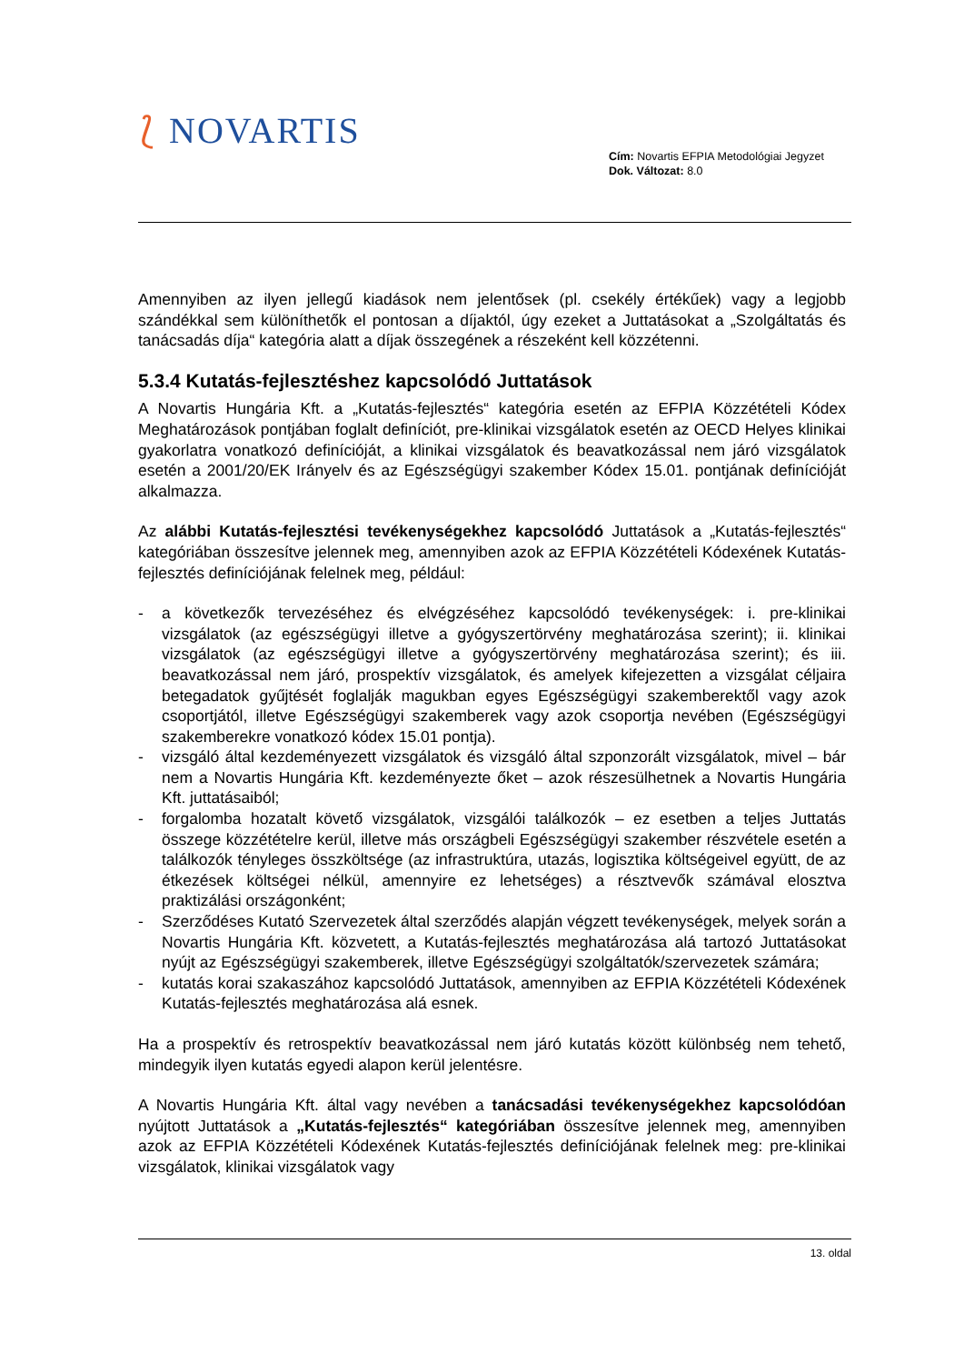⟅ NOVARTIS
Cím: Novartis EFPIA Metodológiai Jegyzet
Dok. Változat: 8.0
Amennyiben az ilyen jellegű kiadások nem jelentősek (pl. csekély értékűek) vagy a legjobb szándékkal sem különíthetők el pontosan a díjaktól, úgy ezeket a Juttatásokat a „Szolgáltatás és tanácsadás díja“ kategória alatt a díjak összegének a részeként kell közzétenni.
5.3.4 Kutatás-fejlesztéshez kapcsolódó Juttatások
A Novartis Hungária Kft. a „Kutatás-fejlesztés“ kategória esetén az EFPIA Közzétételi Kódex Meghatározások pontjában foglalt definíciót, pre-klinikai vizsgálatok esetén az OECD Helyes klinikai gyakorlatra vonatkozó definícióját, a klinikai vizsgálatok és beavatkozással nem járó vizsgálatok esetén a 2001/20/EK Irányelv és az Egészségügyi szakember Kódex 15.01. pontjának definícióját alkalmazza.
Az alábbi Kutatás-fejlesztési tevékenységekhez kapcsolódó Juttatások a „Kutatás-fejlesztés“ kategóriában összesítve jelennek meg, amennyiben azok az EFPIA Közzétételi Kódexének Kutatás-fejlesztés definíciójának felelnek meg, például:
- a következők tervezéséhez és elvégzéséhez kapcsolódó tevékenységek: i. pre-klinikai vizsgálatok (az egészségügyi illetve a gyógyszertörvény meghatározása szerint); ii. klinikai vizsgálatok (az egészségügyi illetve a gyógyszertörvény meghatározása szerint); és iii. beavatkozással nem járó, prospektív vizsgálatok, és amelyek kifejezetten a vizsgálat céljaira betegadatok gyűjtését foglalják magukban egyes Egészségügyi szakemberektől vagy azok csoportjától, illetve Egészségügyi szakemberek vagy azok csoportja nevében (Egészségügyi szakemberekre vonatkozó kódex 15.01 pontja).
- vizsgáló által kezdeményezett vizsgálatok és vizsgáló által szponzorált vizsgálatok, mivel – bár nem a Novartis Hungária Kft. kezdeményezte őket – azok részesülhetnek a Novartis Hungária Kft. juttatásaiból;
- forgalomba hozatalt követő vizsgálatok, vizsgálói találkozók – ez esetben a teljes Juttatás összege közzétételre kerül, illetve más országbeli Egészségügyi szakember részvétele esetén a találkozók tényleges összköltsége (az infrastruktúra, utazás, logisztika költségeivel együtt, de az étkezések költségei nélkül, amennyire ez lehetséges) a résztvevők számával elosztva praktizálási országonként;
- Szerződéses Kutató Szervezetek által szerződés alapján végzett tevékenységek, melyek során a Novartis Hungária Kft. közvetett, a Kutatás-fejlesztés meghatározása alá tartozó Juttatásokat nyújt az Egészségügyi szakemberek, illetve Egészségügyi szolgáltatók/szervezetek számára;
- kutatás korai szakaszához kapcsolódó Juttatások, amennyiben az EFPIA Közzétételi Kódexének Kutatás-fejlesztés meghatározása alá esnek.
Ha a prospektív és retrospektív beavatkozással nem járó kutatás között különbség nem tehető, mindegyik ilyen kutatás egyedi alapon kerül jelentésre.
A Novartis Hungária Kft. által vagy nevében a tanácsadási tevékenységekhez kapcsolódóan nyújtott Juttatások a „Kutatás-fejlesztés“ kategóriában összesítve jelennek meg, amennyiben azok az EFPIA Közzétételi Kódexének Kutatás-fejlesztés definíciójának felelnek meg: pre-klinikai vizsgálatok, klinikai vizsgálatok vagy
13. oldal